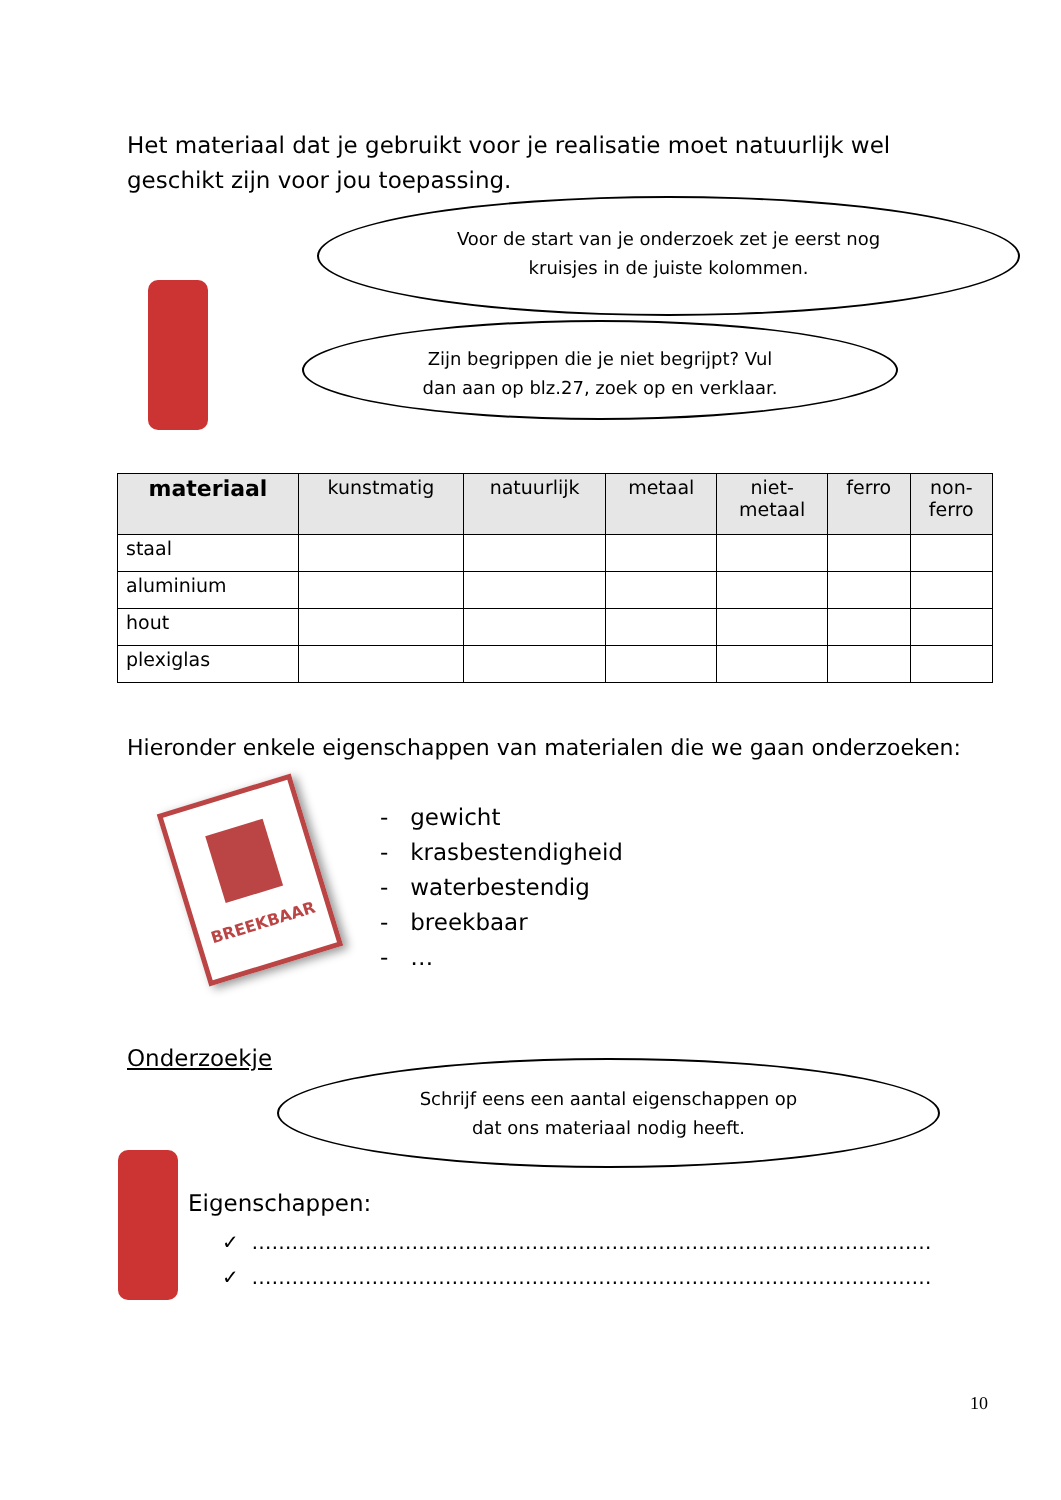Het materiaal dat je gebruikt voor je realisatie moet natuurlijk wel geschikt zijn voor jou toepassing.
Voor de start van je onderzoek zet je eerst nog
kruisjes in de juiste kolommen.
Zijn begrippen die je niet begrijpt? Vul
dan aan op blz.27, zoek op en verklaar.
| materiaal | kunstmatig | natuurlijk | metaal | niet- metaal | ferro | non- ferro |
| --- | --- | --- | --- | --- | --- | --- |
| staal | | | | | | |
| aluminium | | | | | | |
| hout | | | | | | |
| plexiglas | | | | | | |
Hieronder enkele eigenschappen van materialen die we gaan onderzoeken:
BREEKBAAR
- gewicht
- krasbestendigheid
- waterbestendig
- breekbaar
- …
Onderzoekje
Schrijf eens een aantal eigenschappen op
dat ons materiaal nodig heeft.
Eigenschappen:
✓ …………………………………………………………………………………………
✓ …………………………………………………………………………………………
10